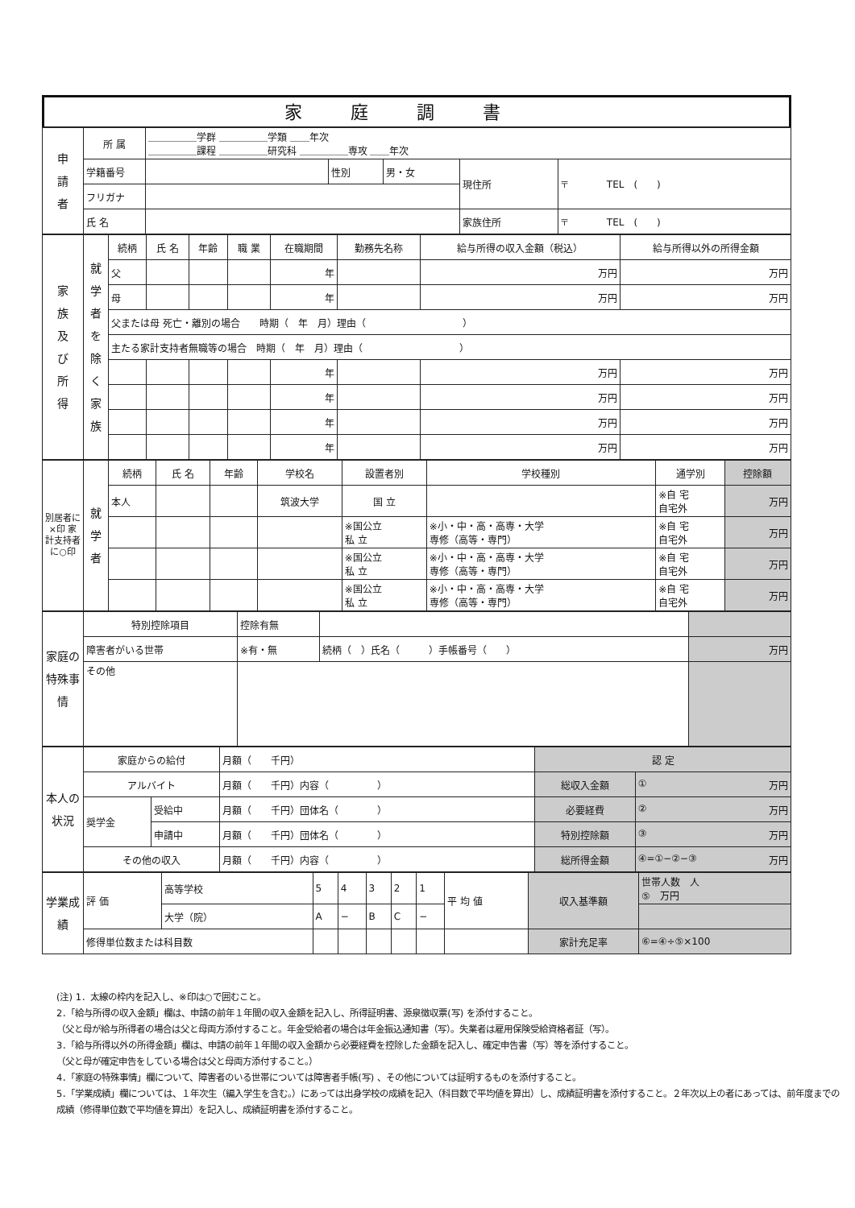家庭調書
| 申 請 者 | 所 属 | ＿＿＿＿＿学群 ＿＿＿＿＿学類 ＿＿年次 ＿＿＿＿＿課程 ＿＿＿＿＿研究科 ＿＿＿＿＿専攻 ＿＿年次 | | | | |
| | 学籍番号 | | 性別 | 男・女 | 現住所 | 〒 TEL ( ) |
| | フリガナ | | | | | |
| | 氏 名 | | | | 家族住所 | 〒 TEL ( ) |
| 家 族 及 び 所 得 | 就学者を除く家族 | 続柄 | 氏 名 | 年齢 | 職 業 | 在職期間 | 勤務先名称 | 給与所得の収入金額（税込） | 給与所得以外の所得金額 |
| | | 父 | | | | 年 | | 万円 | 万円 |
| | | 母 | | | | 年 | | 万円 | 万円 |
| | | 父または母 死亡・離別の場合 時期（ 年 月）理由（ ） | | | | | | | |
| | | 主たる家計支持者無職等の場合 時期（ 年 月）理由（ ） | | | | | | | |
| | | | | | | 年 | | 万円 | 万円 |
| | | | | | | 年 | | 万円 | 万円 |
| | | | | | | 年 | | 万円 | 万円 |
| | | | | | | 年 | | 万円 | 万円 |
| 別居者に×印 家計支持者に○印 | 就学者 | 続柄 | 氏 名 | 年齢 | 学校名 | 設置者別 | 学校種別 | 通学別 | 控除額 |
| | | 本人 | | | 筑波大学 | 国 立 | | ※自 宅 自宅外 | 万円 |
| | | | | | | ※国公立 私 立 | ※小・中・高・高専・大学 専修（高等・専門） | ※自 宅 自宅外 | 万円 |
| | | | | | | ※国公立 私 立 | ※小・中・高・高専・大学 専修（高等・専門） | ※自 宅 自宅外 | 万円 |
| | | | | | | ※国公立 私 立 | ※小・中・高・高専・大学 専修（高等・専門） | ※自 宅 自宅外 | 万円 |
| 家庭の特殊事情 | 特別控除項目 | 控除有無 | | |
| | 障害者がいる世帯 | ※有・無 | 続柄（ ）氏名（ ）手帳番号（ ） | 万円 |
| | その他 | | | |
| 本人の状況 | 家庭からの給付 | | 月額（ 千円） | 認 定 | |
| | アルバイト | | 月額（ 千円）内容（ ） | 総収入金額 | ① 万円 |
| | 奨学金 | 受給中 | 月額（ 千円）団体名（ ） | 必要経費 | ② 万円 |
| | | 申請中 | 月額（ 千円）団体名（ ） | 特別控除額 | ③ 万円 |
| | その他の収入 | | 月額（ 千円）内容（ ） | 総所得金額 | ④=①−②−③ 万円 |
| 学業成績 | 評 価 | 高等学校 | 5 | 4 | 3 | 2 | 1 | 平 均 値 | 収入基準額 | 世帯人数 人 ⑤ 万円 |
| | | 大学（院） | A | − | B | C | − | | | |
| | 修得単位数または科目数 | | | | | | | | 家計充足率 | ⑥=④÷⑤×100 |
(注) 1．太線の枠内を記入し、※印は○で囲むこと。
2．「給与所得の収入金額」欄は、申請の前年１年間の収入金額を記入し、所得証明書、源泉徴収票(写) を添付すること。
（父と母が給与所得者の場合は父と母両方添付すること。年金受給者の場合は年金振込通知書（写）。失業者は雇用保険受給資格者証（写）。
3．「給与所得以外の所得金額」欄は、申請の前年１年間の収入金額から必要経費を控除した金額を記入し、確定申告書（写）等を添付すること。
（父と母が確定申告をしている場合は父と母両方添付すること。）
4．「家庭の特殊事情」欄について、障害者のいる世帯については障害者手帳(写) 、その他については証明するものを添付すること。
5．「学業成績」欄については、１年次生（編入学生を含む。）にあっては出身学校の成績を記入（科目数で平均値を算出）し、成績証明書を添付すること。２年次以上の者にあっては、前年度までの成績（修得単位数で平均値を算出）を記入し、成績証明書を添付すること。